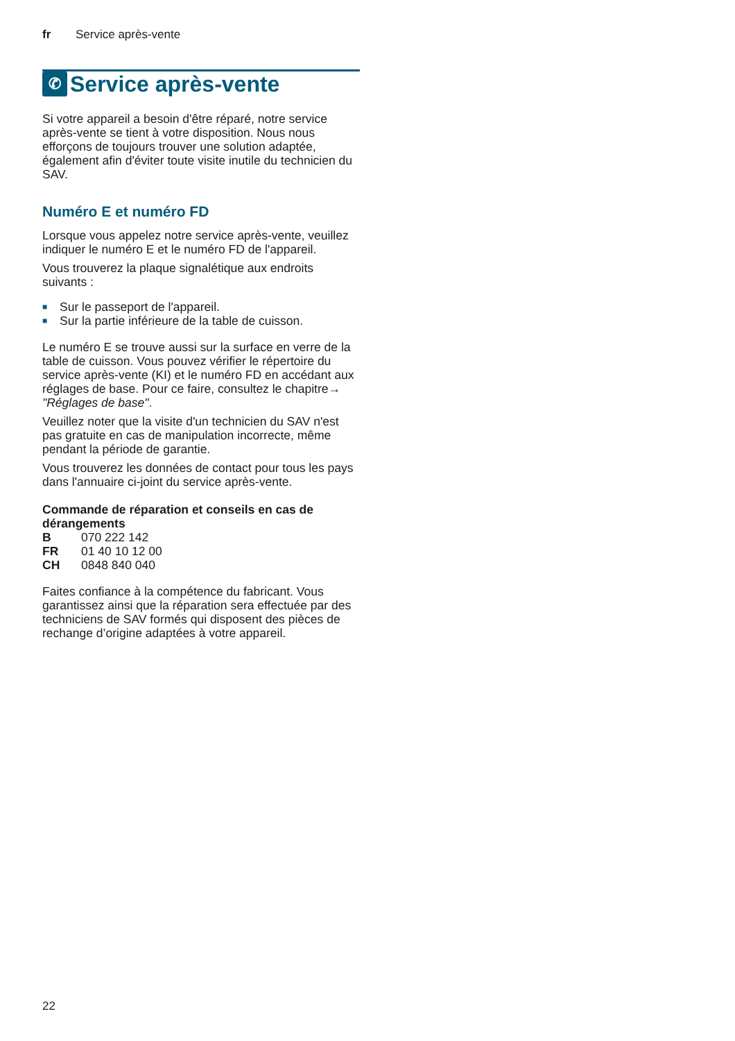fr Service après-vente
✆ Service après-vente
Si votre appareil a besoin d'être réparé, notre service après-vente se tient à votre disposition. Nous nous efforçons de toujours trouver une solution adaptée, également afin d'éviter toute visite inutile du technicien du SAV.
Numéro E et numéro FD
Lorsque vous appelez notre service après-vente, veuillez indiquer le numéro E et le numéro FD de l'appareil.
Vous trouverez la plaque signalétique aux endroits suivants :
■ Sur le passeport de l'appareil.
■ Sur la partie inférieure de la table de cuisson.
Le numéro E se trouve aussi sur la surface en verre de la table de cuisson. Vous pouvez vérifier le répertoire du service après-vente (KI) et le numéro FD en accédant aux réglages de base. Pour ce faire, consultez le chapitre→ "Réglages de base".
Veuillez noter que la visite d'un technicien du SAV n'est pas gratuite en cas de manipulation incorrecte, même pendant la période de garantie.
Vous trouverez les données de contact pour tous les pays dans l'annuaire ci-joint du service après-vente.
Commande de réparation et conseils en cas de dérangements
| B | 070 222 142 |
| FR | 01 40 10 12 00 |
| CH | 0848 840 040 |
Faites confiance à la compétence du fabricant. Vous garantissez ainsi que la réparation sera effectuée par des techniciens de SAV formés qui disposent des pièces de rechange d’origine adaptées à votre appareil.
22